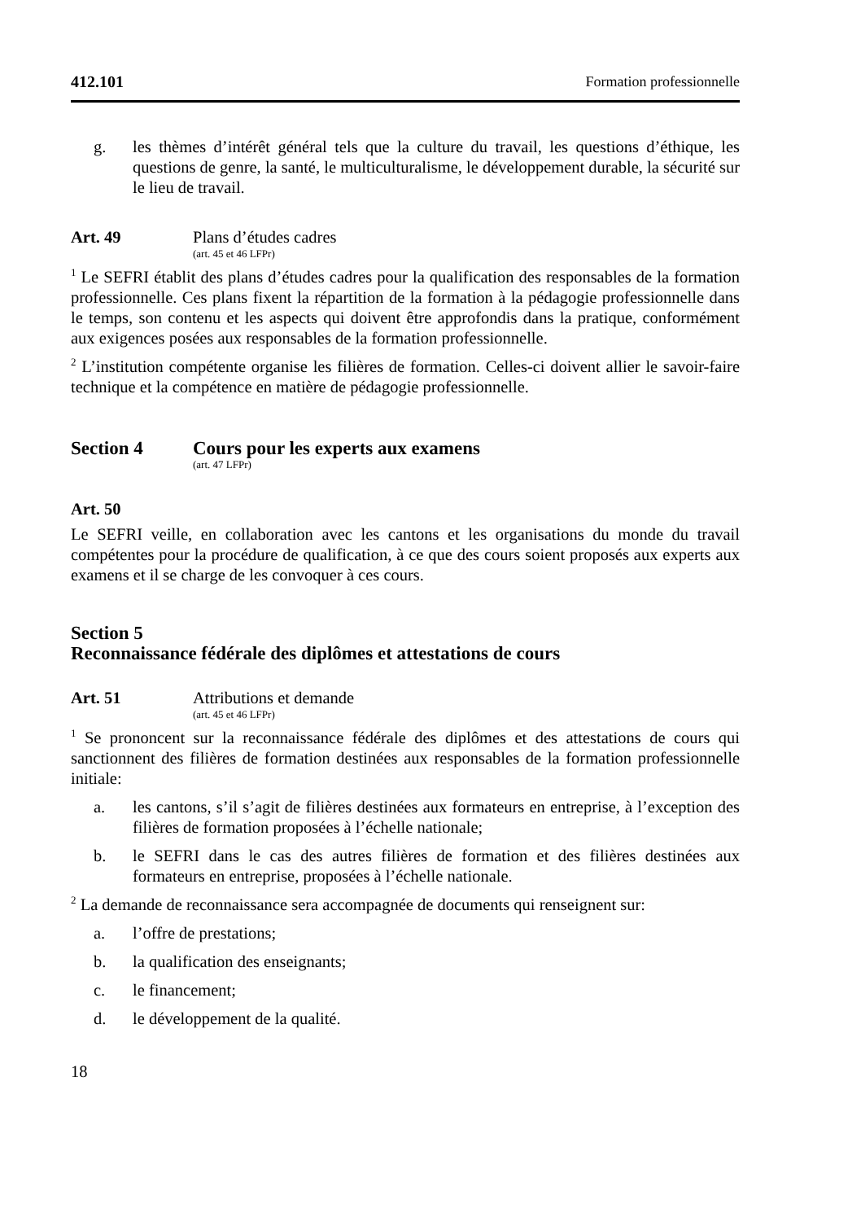412.101 Formation professionnelle
g. les thèmes d’intérêt général tels que la culture du travail, les questions d’éthique, les questions de genre, la santé, le multiculturalisme, le développement durable, la sécurité sur le lieu de travail.
Art. 49 Plans d’études cadres
(art. 45 et 46 LFPr)
<sup>1</sup> Le SEFRI établit des plans d’études cadres pour la qualification des responsables de la formation professionnelle. Ces plans fixent la répartition de la formation à la pédagogie professionnelle dans le temps, son contenu et les aspects qui doivent être approfondis dans la pratique, conformément aux exigences posées aux responsables de la formation professionnelle.
<sup>2</sup> L’institution compétente organise les filières de formation. Celles-ci doivent allier le savoir-faire technique et la compétence en matière de pédagogie professionnelle.
Section 4 Cours pour les experts aux examens
(art. 47 LFPr)
Art. 50
Le SEFRI veille, en collaboration avec les cantons et les organisations du monde du travail compétentes pour la procédure de qualification, à ce que des cours soient proposés aux experts aux examens et il se charge de les convoquer à ces cours.
Section 5
Reconnaissance fédérale des diplômes et attestations de cours
Art. 51 Attributions et demande
(art. 45 et 46 LFPr)
<sup>1</sup> Se prononcent sur la reconnaissance fédérale des diplômes et des attestations de cours qui sanctionnent des filières de formation destinées aux responsables de la formation professionnelle initiale:
a. les cantons, s’il s’agit de filières destinées aux formateurs en entreprise, à l’exception des filières de formation proposées à l’échelle nationale;
b. le SEFRI dans le cas des autres filières de formation et des filières destinées aux formateurs en entreprise, proposées à l’échelle nationale.
<sup>2</sup> La demande de reconnaissance sera accompagnée de documents qui renseignent sur:
a. l’offre de prestations;
b. la qualification des enseignants;
c. le financement;
d. le développement de la qualité.
18